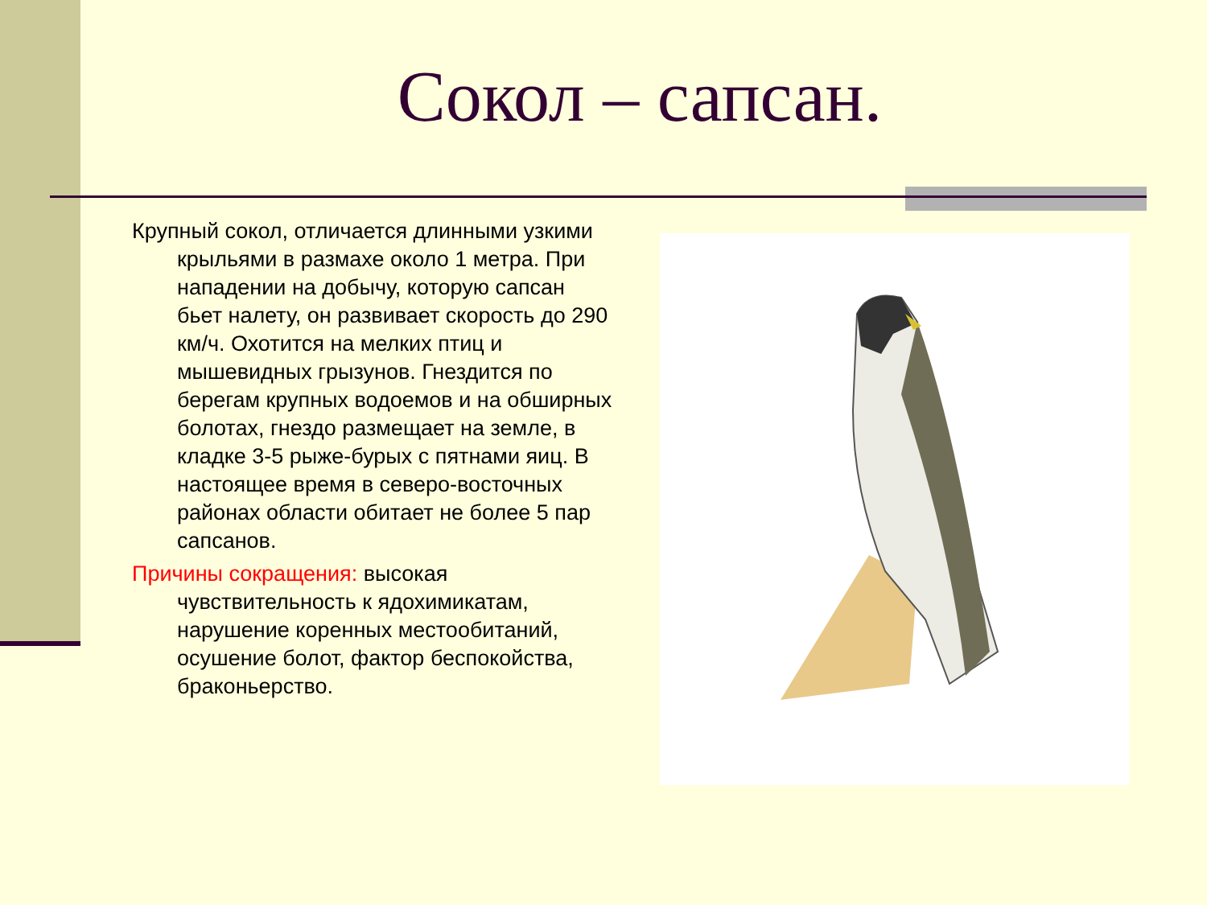Сокол – сапсан.
Крупный сокол, отличается длинными узкими крыльями в размахе около 1 метра. При нападении на добычу, которую сапсан бьет налету, он развивает скорость до 290 км/ч. Охотится на мелких птиц и мышевидных грызунов. Гнездится по берегам крупных водоемов и на обширных болотах, гнездо размещает на земле, в кладке 3-5 рыже-бурых с пятнами яиц. В настоящее время в северо-восточных районах области обитает не более 5 пар сапсанов.
Причины сокращения: высокая чувствительность к ядохимикатам, нарушение коренных местообитаний, осушение болот, фактор беспокойства, браконьерство.